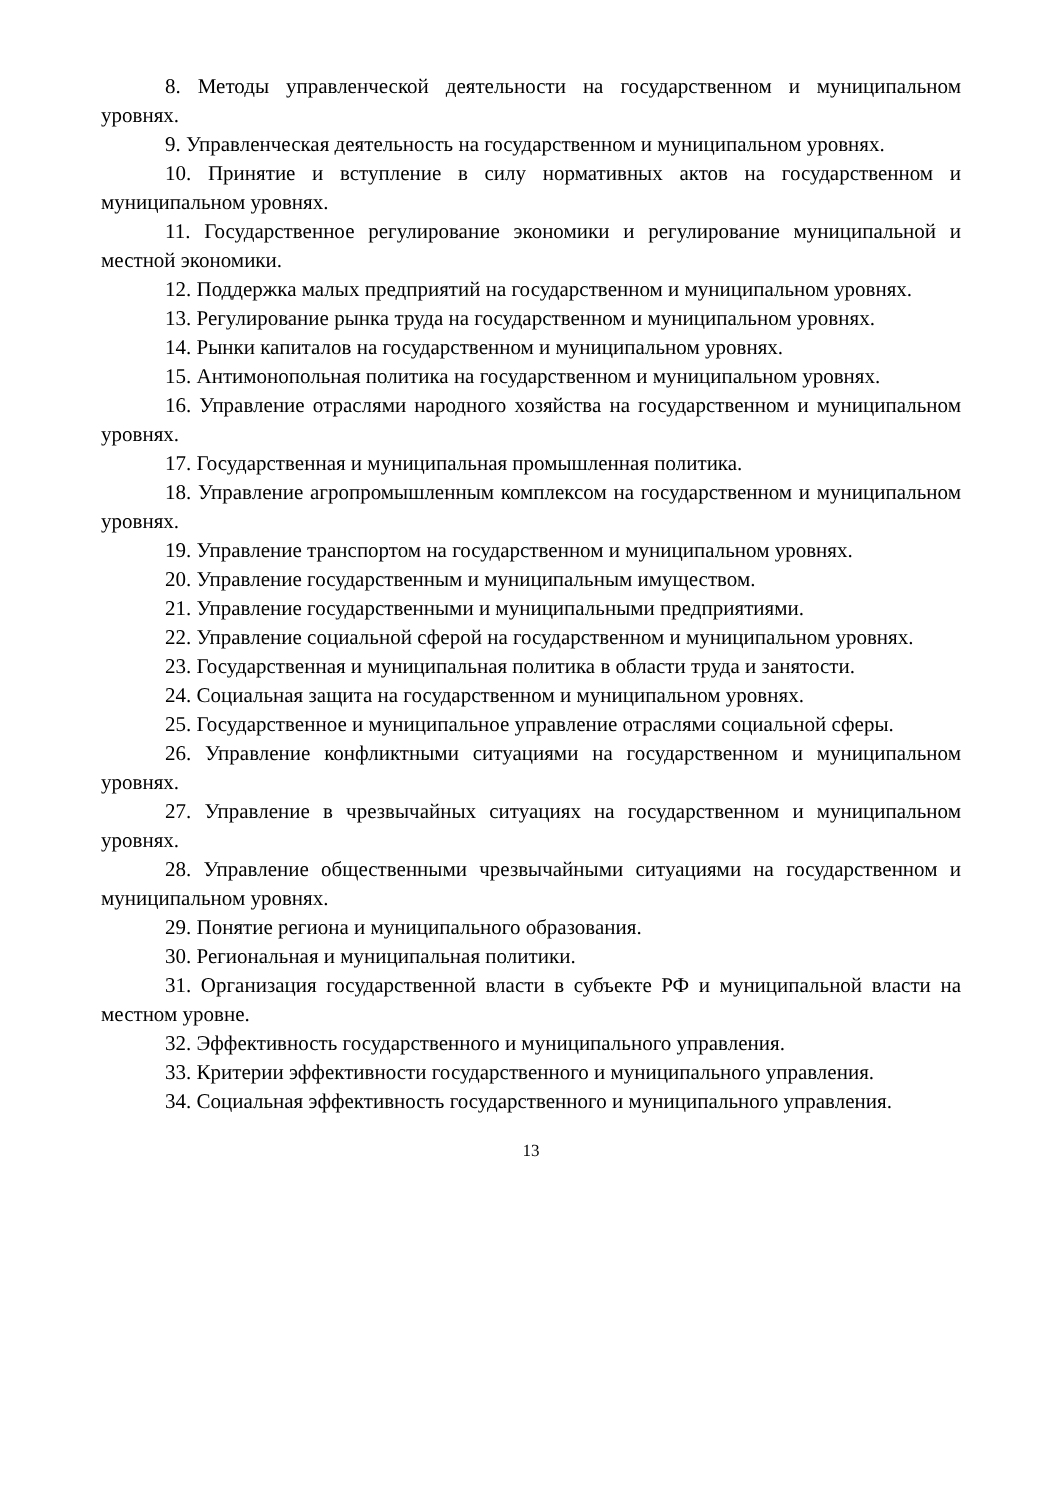8. Методы управленческой деятельности на государственном и муниципальном уровнях.
9. Управленческая деятельность на государственном и муниципальном уровнях.
10. Принятие и вступление в силу нормативных актов на государственном и муниципальном уровнях.
11. Государственное регулирование экономики и регулирование муниципальной и местной экономики.
12. Поддержка малых предприятий на государственном и муниципальном уровнях.
13. Регулирование рынка труда на государственном и муниципальном уровнях.
14. Рынки капиталов на государственном и муниципальном уровнях.
15. Антимонопольная политика на государственном и муниципальном уровнях.
16. Управление отраслями народного хозяйства на государственном и муниципальном уровнях.
17. Государственная и муниципальная промышленная политика.
18. Управление агропромышленным комплексом на государственном и муниципальном уровнях.
19. Управление транспортом на государственном и муниципальном уровнях.
20. Управление государственным и муниципальным имуществом.
21. Управление государственными и муниципальными предприятиями.
22. Управление социальной сферой на государственном и муниципальном уровнях.
23. Государственная и муниципальная политика в области труда и занятости.
24. Социальная защита на государственном и муниципальном уровнях.
25. Государственное и муниципальное управление отраслями социальной сферы.
26. Управление конфликтными ситуациями на государственном и муниципальном уровнях.
27. Управление в чрезвычайных ситуациях на государственном и муниципальном уровнях.
28. Управление общественными чрезвычайными ситуациями на государственном и муниципальном уровнях.
29. Понятие региона и муниципального образования.
30. Региональная и муниципальная политики.
31. Организация государственной власти в субъекте РФ и муниципальной власти на местном уровне.
32. Эффективность государственного и муниципального управления.
33. Критерии эффективности государственного и муниципального управления.
34. Социальная эффективность государственного и муниципального управления.
13